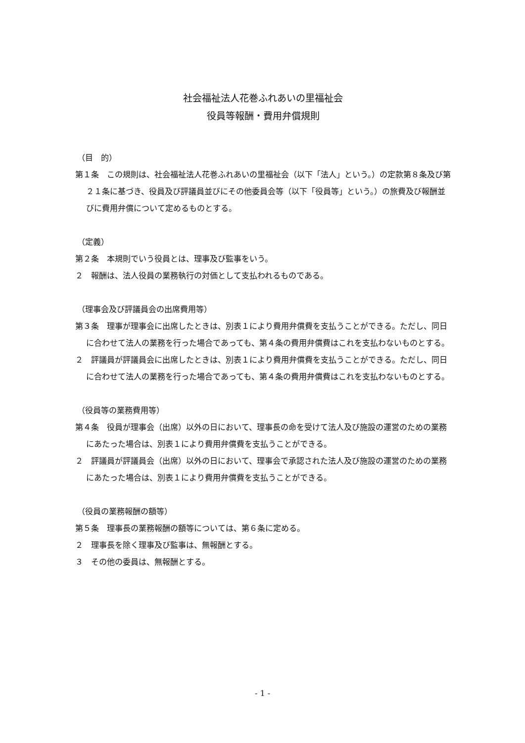社会福祉法人花巻ふれあいの里福祉会
役員等報酬・費用弁償規則
（目　的）
第１条　この規則は、社会福祉法人花巻ふれあいの里福祉会（以下「法人」という。）の定款第８条及び第２１条に基づき、役員及び評議員並びにその他委員会等（以下「役員等」という。）の旅費及び報酬並びに費用弁償について定めるものとする。
（定義）
第２条　本規則でいう役員とは、理事及び監事をいう。
２　報酬は、法人役員の業務執行の対価として支払われるものである。
（理事会及び評議員会の出席費用等）
第３条　理事が理事会に出席したときは、別表１により費用弁償費を支払うことができる。ただし、同日に合わせて法人の業務を行った場合であっても、第４条の費用弁償費はこれを支払わないものとする。
２　評議員が評議員会に出席したときは、別表１により費用弁償費を支払うことができる。ただし、同日に合わせて法人の業務を行った場合であっても、第４条の費用弁償費はこれを支払わないものとする。
（役員等の業務費用等）
第４条　役員が理事会（出席）以外の日において、理事長の命を受けて法人及び施設の運営のための業務にあたった場合は、別表１により費用弁償費を支払うことができる。
２　評議員が評議員会（出席）以外の日において、理事会で承認された法人及び施設の運営のための業務にあたった場合は、別表１により費用弁償費を支払うことができる。
（役員の業務報酬の額等）
第５条　理事長の業務報酬の額等については、第６条に定める。
２　理事長を除く理事及び監事は、無報酬とする。
３　その他の委員は、無報酬とする。
- 1 -